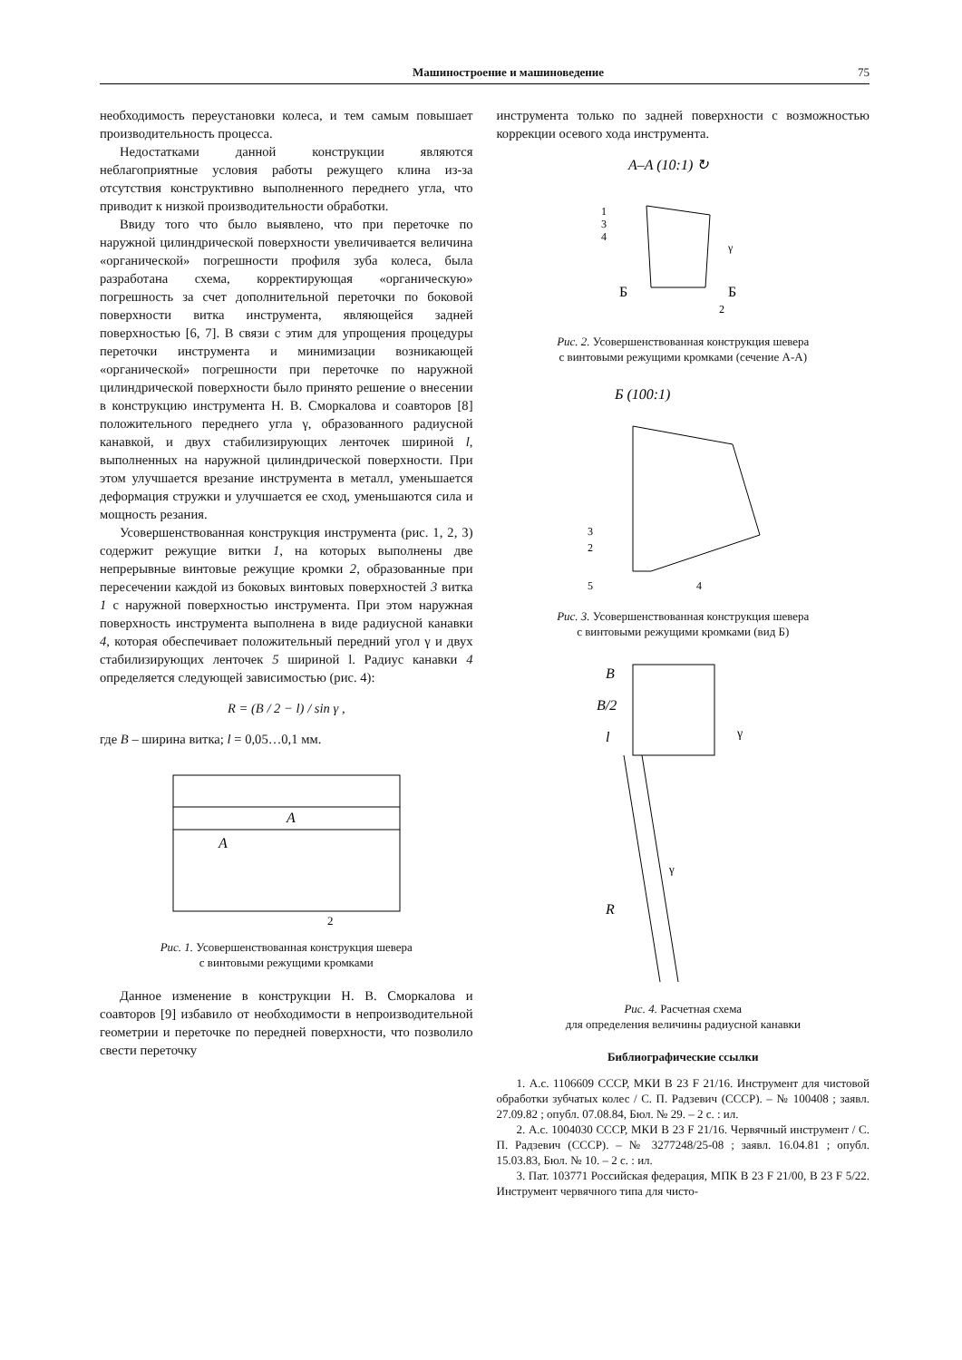Машиностроение и машиноведение 75
необходимость переустановки колеса, и тем самым повышает производительность процесса.
Недостатками данной конструкции являются неблагоприятные условия работы режущего клина из-за отсутствия конструктивно выполненного переднего угла, что приводит к низкой производительности обработки.
Ввиду того что было выявлено, что при переточке по наружной цилиндрической поверхности увеличивается величина «органической» погрешности профиля зуба колеса, была разработана схема, корректирующая «органическую» погрешность за счет дополнительной переточки по боковой поверхности витка инструмента, являющейся задней поверхностью [6, 7]. В связи с этим для упрощения процедуры переточки инструмента и минимизации возникающей «органической» погрешности при переточке по наружной цилиндрической поверхности было принято решение о внесении в конструкцию инструмента Н. В. Сморкалова и соавторов [8] положительного переднего угла γ, образованного радиусной канавкой, и двух стабилизирующих ленточек шириной l, выполненных на наружной цилиндрической поверхности. При этом улучшается врезание инструмента в металл, уменьшается деформация стружки и улучшается ее сход, уменьшаются сила и мощность резания.
Усовершенствованная конструкция инструмента (рис. 1, 2, 3) содержит режущие витки 1, на которых выполнены две непрерывные винтовые режущие кромки 2, образованные при пересечении каждой из боковых винтовых поверхностей 3 витка 1 с наружной поверхностью инструмента. При этом наружная поверхность инструмента выполнена в виде радиусной канавки 4, которая обеспечивает положительный передний угол γ и двух стабилизирующих ленточек 5 шириной l. Радиус канавки 4 определяется следующей зависимостью (рис. 4):
R = (B / 2 − l) / sin γ ,
где B – ширина витка; l = 0,05…0,1 мм.
A
A
2
Рис. 1. Усовершенствованная конструкция шевера
с винтовыми режущими кромками
Данное изменение в конструкции Н. В. Сморкалова и соавторов [9] избавило от необходимости в непроизводительной геометрии и переточке по передней поверхности, что позволило свести переточку
инструмента только по задней поверхности с возможностью коррекции осевого хода инструмента.
A–A (10:1) ↻
1
3
4
γ
Б
Б
2
Рис. 2. Усовершенствованная конструкция шевера
с винтовыми режущими кромками (сечение А-А)
Б (100:1)
3
2
5
4
Рис. 3. Усовершенствованная конструкция шевера
с винтовыми режущими кромками (вид Б)
B
B/2
l
γ
γ
R
Рис. 4. Расчетная схема
для определения величины радиусной канавки
Библиографические ссылки
1. А.с. 1106609 СССР, МКИ В 23 F 21/16. Инструмент для чистовой обработки зубчатых колес / С. П. Радзевич (СССР). – № 100408 ; заявл. 27.09.82 ; опубл. 07.08.84, Бюл. № 29. – 2 с. : ил.
2. А.с. 1004030 СССР, МКИ В 23 F 21/16. Червячный инструмент / С. П. Радзевич (СССР). – № 3277248/25-08 ; заявл. 16.04.81 ; опубл. 15.03.83, Бюл. № 10. – 2 с. : ил.
3. Пат. 103771 Российская федерация, МПК В 23 F 21/00, В 23 F 5/22. Инструмент червячного типа для чисто-